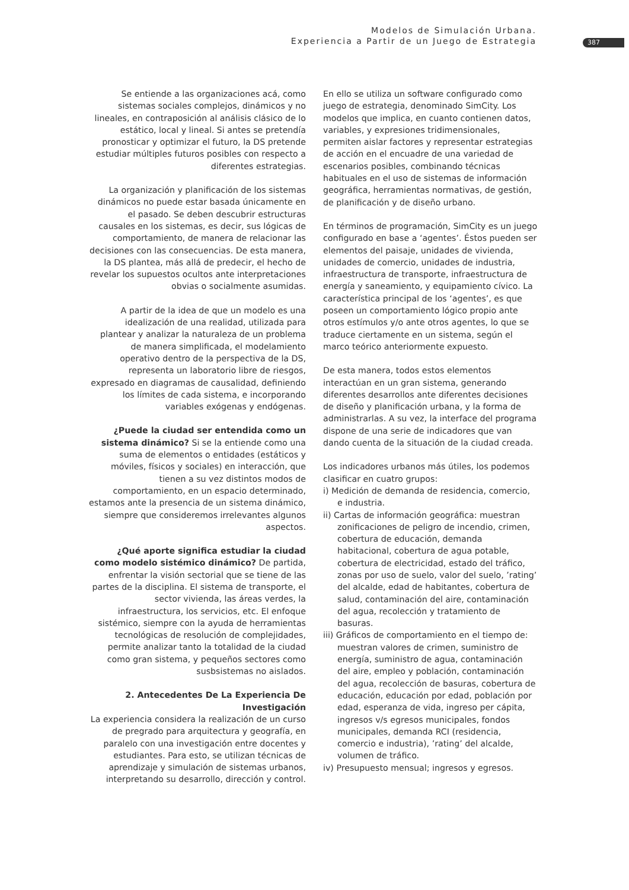Modelos de Simulación Urbana.
Experiencia a Partir de un Juego de Estrategia
387
Se entiende a las organizaciones acá, como sistemas sociales complejos, dinámicos y no lineales, en contraposición al análisis clásico de lo estático, local y lineal. Si antes se pretendía pronosticar y optimizar el futuro, la DS pretende estudiar múltiples futuros posibles con respecto a diferentes estrategias.
La organización y planificación de los sistemas dinámicos no puede estar basada únicamente en el pasado. Se deben descubrir estructuras causales en los sistemas, es decir, sus lógicas de comportamiento, de manera de relacionar las decisiones con las consecuencias. De esta manera, la DS plantea, más allá de predecir, el hecho de revelar los supuestos ocultos ante interpretaciones obvias o socialmente asumidas.
A partir de la idea de que un modelo es una idealización de una realidad, utilizada para plantear y analizar la naturaleza de un problema de manera simplificada, el modelamiento operativo dentro de la perspectiva de la DS, representa un laboratorio libre de riesgos, expresado en diagramas de causalidad, definiendo los límites de cada sistema, e incorporando variables exógenas y endógenas.
¿Puede la ciudad ser entendida como un sistema dinámico? Si se la entiende como una suma de elementos o entidades (estáticos y móviles, físicos y sociales) en interacción, que tienen a su vez distintos modos de comportamiento, en un espacio determinado, estamos ante la presencia de un sistema dinámico, siempre que consideremos irrelevantes algunos aspectos.
¿Qué aporte significa estudiar la ciudad como modelo sistémico dinámico? De partida, enfrentar la visión sectorial que se tiene de las partes de la disciplina. El sistema de transporte, el sector vivienda, las áreas verdes, la infraestructura, los servicios, etc. El enfoque sistémico, siempre con la ayuda de herramientas tecnológicas de resolución de complejidades, permite analizar tanto la totalidad de la ciudad como gran sistema, y pequeños sectores como susbsistemas no aislados.
2. Antecedentes De La Experiencia De Investigación
La experiencia considera la realización de un curso de pregrado para arquitectura y geografía, en paralelo con una investigación entre docentes y estudiantes. Para esto, se utilizan técnicas de aprendizaje y simulación de sistemas urbanos, interpretando su desarrollo, dirección y control.
En ello se utiliza un software configurado como juego de estrategia, denominado SimCity. Los modelos que implica, en cuanto contienen datos, variables, y expresiones tridimensionales, permiten aislar factores y representar estrategias de acción en el encuadre de una variedad de escenarios posibles, combinando técnicas habituales en el uso de sistemas de información geográfica, herramientas normativas, de gestión, de planificación y de diseño urbano.
En términos de programación, SimCity es un juego configurado en base a ‘agentes’. Éstos pueden ser elementos del paisaje, unidades de vivienda, unidades de comercio, unidades de industria, infraestructura de transporte, infraestructura de energía y saneamiento, y equipamiento cívico. La característica principal de los ‘agentes’, es que poseen un comportamiento lógico propio ante otros estímulos y/o ante otros agentes, lo que se traduce ciertamente en un sistema, según el marco teórico anteriormente expuesto.
De esta manera, todos estos elementos interactúan en un gran sistema, generando diferentes desarrollos ante diferentes decisiones de diseño y planificación urbana, y la forma de administrarlas. A su vez, la interface del programa dispone de una serie de indicadores que van dando cuenta de la situación de la ciudad creada.
Los indicadores urbanos más útiles, los podemos clasificar en cuatro grupos:
i) Medición de demanda de residencia, comercio, e industria.
ii) Cartas de información geográfica: muestran zonificaciones de peligro de incendio, crimen, cobertura de educación, demanda habitacional, cobertura de agua potable, cobertura de electricidad, estado del tráfico, zonas por uso de suelo, valor del suelo, ’rating’ del alcalde, edad de habitantes, cobertura de salud, contaminación del aire, contaminación del agua, recolección y tratamiento de basuras.
iii) Gráficos de comportamiento en el tiempo de: muestran valores de crimen, suministro de energía, suministro de agua, contaminación del aire, empleo y población, contaminación del agua, recolección de basuras, cobertura de educación, educación por edad, población por edad, esperanza de vida, ingreso per cápita, ingresos v/s egresos municipales, fondos municipales, demanda RCI (residencia, comercio e industria), ’rating’ del alcalde, volumen de tráfico.
iv) Presupuesto mensual; ingresos y egresos.